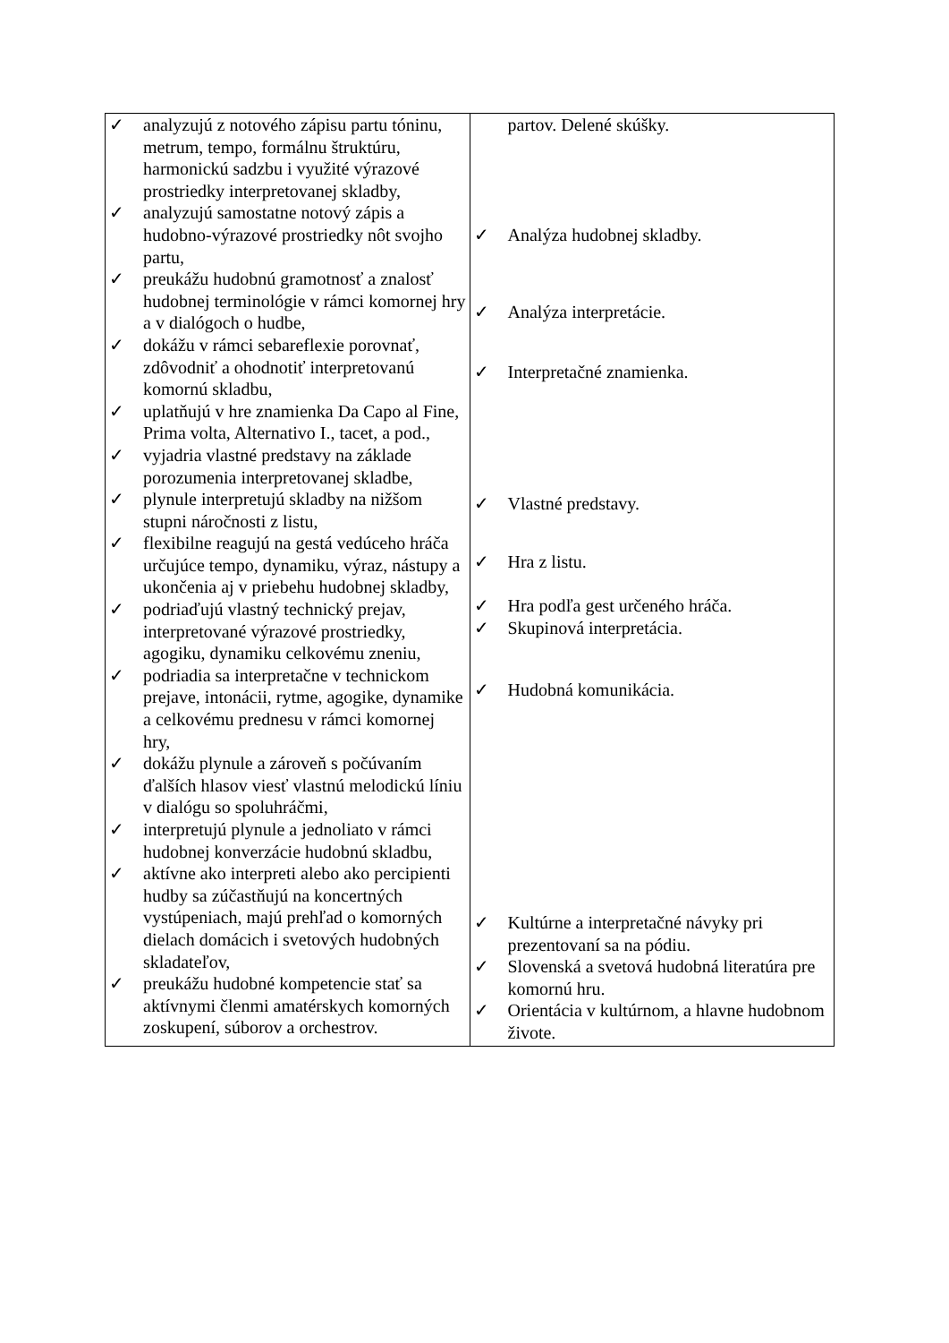| ✓ analyzujú z notového zápisu partu tóninu, metrum, tempo, formálnu štruktúru, harmonickú sadzbu i využité výrazové prostriedky interpretovanej skladby, ✓ analyzujú samostatne notový zápis a hudobno-výrazové prostriedky nôt svojho partu, ✓ preukážu hudobnú gramotnosť a znalosť hudobnej terminológie v rámci komornej hry a v dialógoch o hudbe, ✓ dokážu v rámci sebareflexie porovnať, zdôvodniť a ohodnotiť interpretovanú komornú skladbu, ✓ uplatňujú v hre znamienka Da Capo al Fine, Prima volta, Alternativo I., tacet, a pod., ✓ vyjadria vlastné predstavy na základe porozumenia interpretovanej skladbe, ✓ plynule interpretujú skladby na nižšom stupni náročnosti z listu, ✓ flexibilne reagujú na gestá vedúceho hráča určujúce tempo, dynamiku, výraz, nástupy a ukončenia aj v priebehu hudobnej skladby, ✓ podriaďujú vlastný technický prejav, interpretované výrazové prostriedky, agogiku, dynamiku celkovému zneniu, ✓ podriadia sa interpretačne v technickom prejave, intonácii, rytme, agogike, dynamike a celkovému prednesu v rámci komornej hry, ✓ dokážu plynule a zároveň s počúvaním ďalších hlasov viesť vlastnú melodickú líniu v dialógu so spoluhráčmi, ✓ interpretujú plynule a jednoliato v rámci hudobnej konverzácie hudobnú skladbu, ✓ aktívne ako interpreti alebo ako percipienti hudby sa zúčastňujú na koncertných vystúpeniach, majú prehľad o komorných dielach domácich i svetových hudobných skladateľov, ✓ preukážu hudobné kompetencie stať sa aktívnymi členmi amatérskych komorných zoskupení, súborov a orchestrov. | partov. Delené skúšky. ✓ Analýza hudobnej skladby. ✓ Analýza interpretácie. ✓ Interpretačné znamienka. ✓ Vlastné predstavy. ✓ Hra z listu. ✓ Hra podľa gest určeného hráča. ✓ Skupinová interpretácia. ✓ Hudobná komunikácia. ✓ Kultúrne a interpretačné návyky pri prezentovaní sa na pódiu. ✓ Slovenská a svetová hudobná literatúra pre komornú hru. ✓ Orientácia v kultúrnom, a hlavne hudobnom živote. |